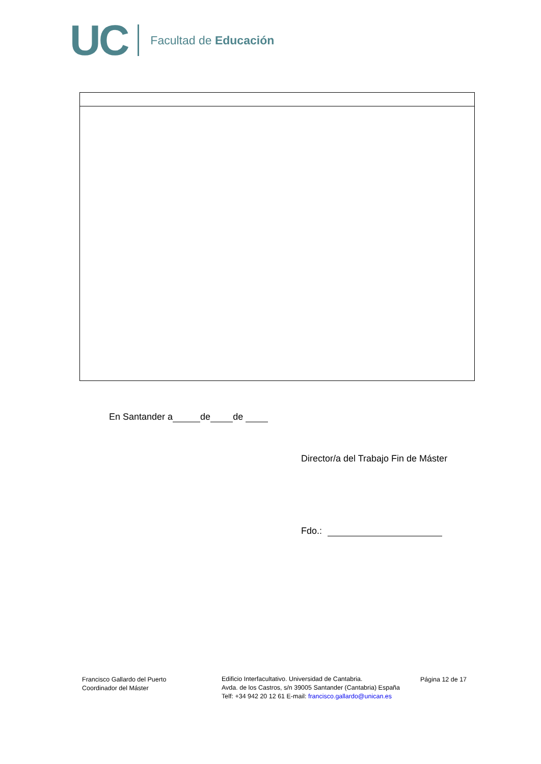UC Facultad de Educación
En Santander a de de
Director/a del Trabajo Fin de Máster
Fdo.:
Francisco Gallardo del Puerto
Coordinador del Máster
Edificio Interfacultativo. Universidad de Cantabria.
Avda. de los Castros, s/n 39005 Santander (Cantabria) España
Telf: +34 942 20 12 61 E-mail: francisco.gallardo@unican.es
Página 12 de 17